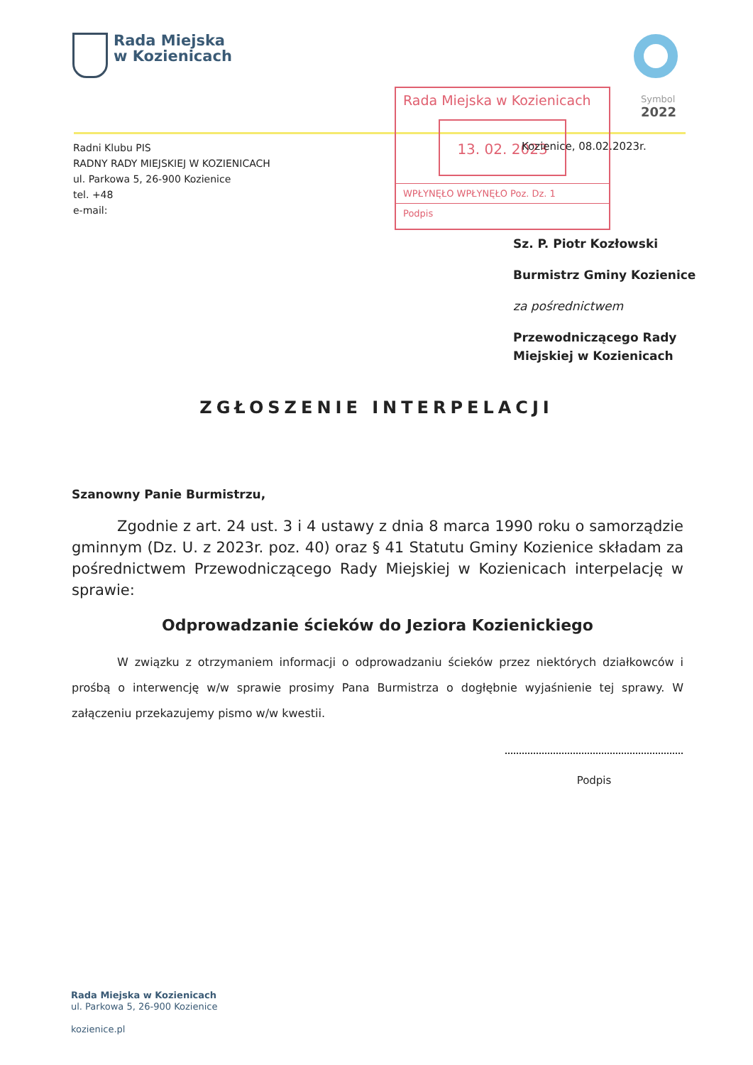Rada Miejska
w Kozienicach
Symbol
2022
Rada Miejska w Kozienicach
13. 02. 2023
WPŁYNĘŁO WPŁYNĘŁO Poz. Dz. 1
Podpis
Radni Klubu PIS
RADNY RADY MIEJSKIEJ W KOZIENICACH
ul. Parkowa 5, 26-900 Kozienice
tel. +48
e-mail:
Kozienice, 08.02.2023r.
Sz. P. Piotr Kozłowski
Burmistrz Gminy Kozienice
za pośrednictwem
Przewodniczącego Rady
Miejskiej w Kozienicach
ZGŁOSZENIE INTERPELACJI
Szanowny Panie Burmistrzu,
Zgodnie z art. 24 ust. 3 i 4 ustawy z dnia 8 marca 1990 roku o samorządzie gminnym (Dz. U. z 2023r. poz. 40) oraz § 41 Statutu Gminy Kozienice składam za pośrednictwem Przewodniczącego Rady Miejskiej w Kozienicach interpelację w sprawie:
Odprowadzanie ścieków do Jeziora Kozienickiego
W związku z otrzymaniem informacji o odprowadzaniu ścieków przez niektórych działkowców i prośbą o interwencję w/w sprawie prosimy Pana Burmistrza o dogłębnie wyjaśnienie tej sprawy. W załączeniu przekazujemy pismo w/w kwestii.
Podpis
Rada Miejska w Kozienicach
ul. Parkowa 5, 26-900 Kozienice
kozienice.pl